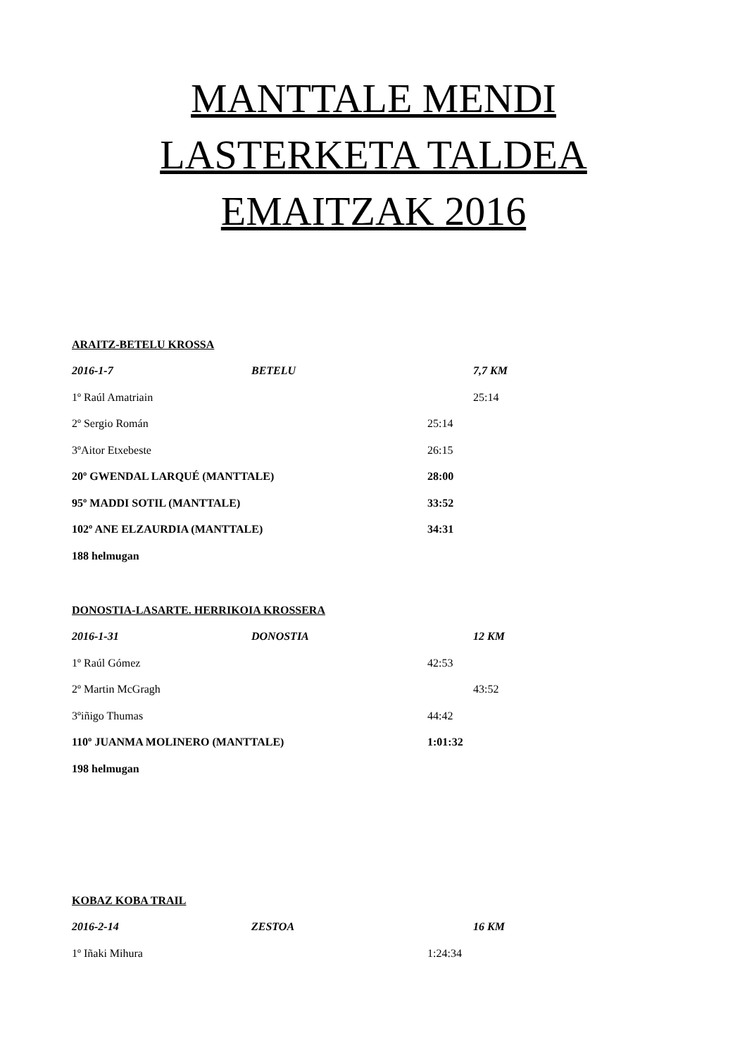MANTTALE MENDI
LASTERKETA TALDEA
EMAITZAK 2016
ARAITZ-BETELU KROSSA
2016-1-7 BETELU 7,7 KM
1º Raúl Amatriain 25:14
2º Sergio Román 25:14
3ºAitor Etxebeste 26:15
20º GWENDAL LARQUÉ (MANTTALE) 28:00
95º MADDI SOTIL (MANTTALE) 33:52
102º ANE ELZAURDIA (MANTTALE) 34:31
188 helmugan
DONOSTIA-LASARTE. HERRIKOIA KROSSERA
2016-1-31 DONOSTIA 12 KM
1º Raúl Gómez 42:53
2º Martin McGragh 43:52
3ºiñigo Thumas 44:42
110º JUANMA MOLINERO (MANTTALE) 1:01:32
198 helmugan
KOBAZ KOBA TRAIL
2016-2-14 ZESTOA 16 KM
1º Iñaki Mihura 1:24:34